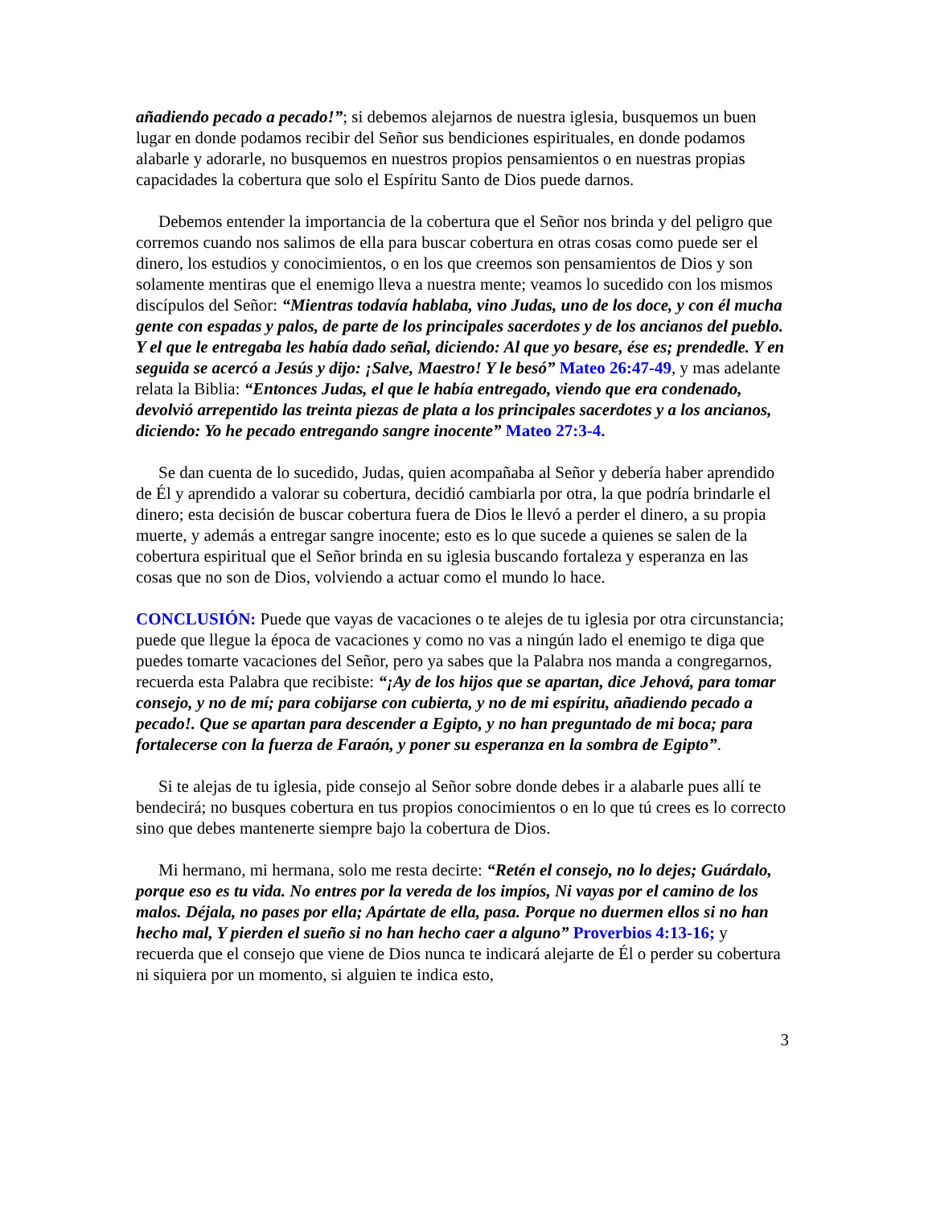añadiendo pecado a pecado!”; si debemos alejarnos de nuestra iglesia, busquemos un buen lugar en donde podamos recibir del Señor sus bendiciones espirituales, en donde podamos alabarle y adorarle, no busquemos en nuestros propios pensamientos o en nuestras propias capacidades la cobertura que solo el Espíritu Santo de Dios puede darnos.
Debemos entender la importancia de la cobertura que el Señor nos brinda y del peligro que corremos cuando nos salimos de ella para buscar cobertura en otras cosas como puede ser el dinero, los estudios y conocimientos, o en los que creemos son pensamientos de Dios y son solamente mentiras que el enemigo lleva a nuestra mente; veamos lo sucedido con los mismos discípulos del Señor: “Mientras todavía hablaba, vino Judas, uno de los doce, y con él mucha gente con espadas y palos, de parte de los principales sacerdotes y de los ancianos del pueblo. Y el que le entregaba les había dado señal, diciendo: Al que yo besare, ése es; prendedle. Y en seguida se acercó a Jesús y dijo: ¡Salve, Maestro! Y le besó” Mateo 26:47-49, y mas adelante relata la Biblia: “Entonces Judas, el que le había entregado, viendo que era condenado, devolvió arrepentido las treinta piezas de plata a los principales sacerdotes y a los ancianos, diciendo: Yo he pecado entregando sangre inocente” Mateo 27:3-4.
Se dan cuenta de lo sucedido, Judas, quien acompañaba al Señor y debería haber aprendido de Él y aprendido a valorar su cobertura, decidió cambiarla por otra, la que podría brindarle el dinero; esta decisión de buscar cobertura fuera de Dios le llevó a perder el dinero, a su propia muerte, y además a entregar sangre inocente; esto es lo que sucede a quienes se salen de la cobertura espiritual que el Señor brinda en su iglesia buscando fortaleza y esperanza en las cosas que no son de Dios, volviendo a actuar como el mundo lo hace.
CONCLUSIÓN: Puede que vayas de vacaciones o te alejes de tu iglesia por otra circunstancia; puede que llegue la época de vacaciones y como no vas a ningún lado el enemigo te diga que puedes tomarte vacaciones del Señor, pero ya sabes que la Palabra nos manda a congregarnos, recuerda esta Palabra que recibiste: “¡Ay de los hijos que se apartan, dice Jehová, para tomar consejo, y no de mí; para cobijarse con cubierta, y no de mi espíritu, añadiendo pecado a pecado!. Que se apartan para descender a Egipto, y no han preguntado de mi boca; para fortalecerse con la fuerza de Faraón, y poner su esperanza en la sombra de Egipto”.
Si te alejas de tu iglesia, pide consejo al Señor sobre donde debes ir a alabarle pues allí te bendecirá; no busques cobertura en tus propios conocimientos o en lo que tú crees es lo correcto sino que debes mantenerte siempre bajo la cobertura de Dios.
Mi hermano, mi hermana, solo me resta decirte: “Retén el consejo, no lo dejes; Guárdalo, porque eso es tu vida. No entres por la vereda de los impíos, Ni vayas por el camino de los malos. Déjala, no pases por ella; Apártate de ella, pasa. Porque no duermen ellos si no han hecho mal, Y pierden el sueño si no han hecho caer a alguno” Proverbios 4:13-16; y recuerda que el consejo que viene de Dios nunca te indicará alejarte de Él o perder su cobertura ni siquiera por un momento, si alguien te indica esto,
3